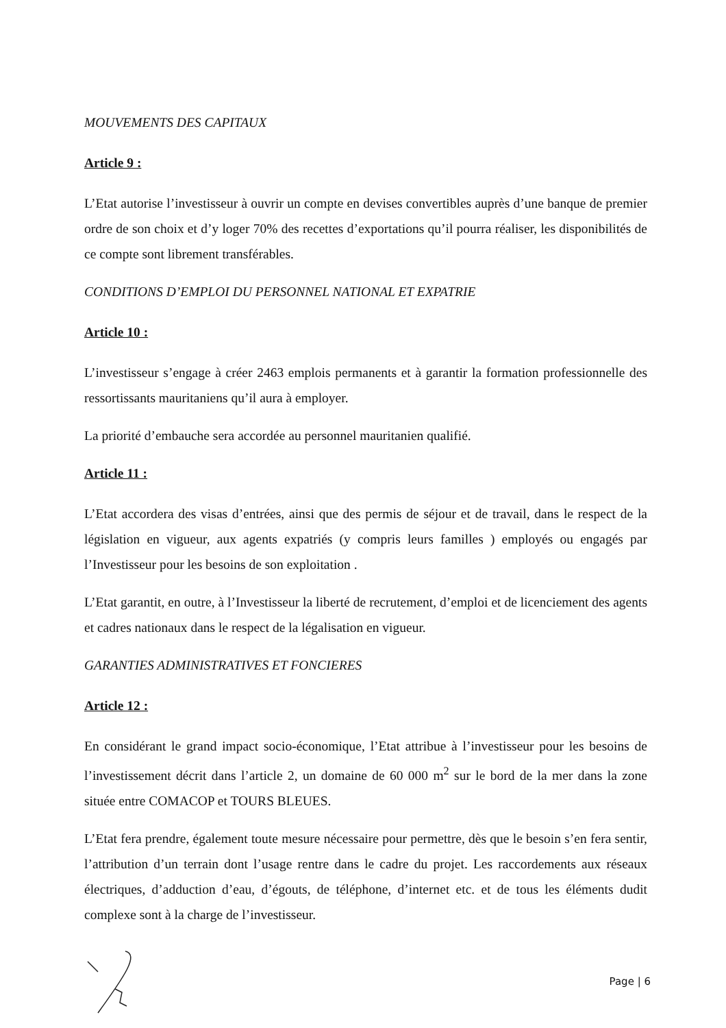MOUVEMENTS DES CAPITAUX
Article 9 :
L’Etat autorise l’investisseur à ouvrir un compte en devises convertibles auprès d’une banque de premier ordre de son choix et d’y loger 70% des recettes d’exportations qu’il pourra réaliser, les disponibilités de ce compte sont librement transférables.
CONDITIONS D’EMPLOI DU PERSONNEL NATIONAL ET EXPATRIE
Article 10 :
L’investisseur s’engage à créer 2463 emplois permanents et à garantir la formation professionnelle des ressortissants mauritaniens qu’il aura à employer.
La priorité d’embauche sera accordée au personnel mauritanien qualifié.
Article 11 :
L’Etat accordera des visas d’entrées, ainsi que des permis de séjour et de travail, dans le respect de la législation en vigueur, aux agents expatriés (y compris leurs familles ) employés ou engagés par l’Investisseur pour les besoins de son exploitation .
L’Etat garantit, en outre, à l’Investisseur la liberté de recrutement, d’emploi et de licenciement des agents et cadres nationaux dans le respect de la légalisation en vigueur.
GARANTIES ADMINISTRATIVES ET FONCIERES
Article 12 :
En considérant le grand impact socio-économique, l’Etat attribue à l’investisseur pour les besoins de l’investissement décrit dans l’article 2, un domaine de 60 000 m<sup>2</sup> sur le bord de la mer dans la zone située entre COMACOP et TOURS BLEUES.
L’Etat fera prendre, également toute mesure nécessaire pour permettre, dès que le besoin s’en fera sentir, l’attribution d’un terrain dont l’usage rentre dans le cadre du projet. Les raccordements aux réseaux électriques, d’adduction d’eau, d’égouts, de téléphone, d’internet etc. et de tous les éléments dudit complexe sont à la charge de l’investisseur.
Page | 6